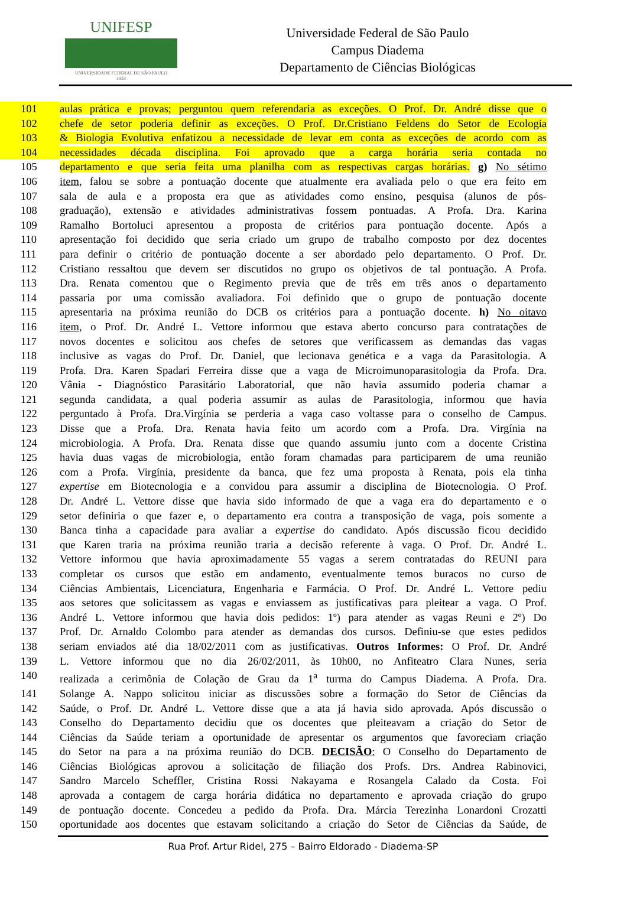UNIFESP
UNIVERSIDADE FEDERAL DE SÃO PAULO
1933
Universidade Federal de São Paulo
Campus Diadema
Departamento de Ciências Biológicas
101 aulas prática e provas; perguntou quem referendaria as exceções. O Prof. Dr. André disse que o
102 chefe de setor poderia definir as exceções. O Prof. Dr.Cristiano Feldens do Setor de Ecologia
103 & Biologia Evolutiva enfatizou a necessidade de levar em conta as exceções de acordo com as
104 necessidades década disciplina. Foi aprovado que a carga horária seria contada no
105 departamento e que seria feita uma planilha com as respectivas cargas horárias. g) No sétimo
106 item, falou se sobre a pontuação docente que atualmente era avaliada pelo o que era feito em
107 sala de aula e a proposta era que as atividades como ensino, pesquisa (alunos de pós-
108 graduação), extensão e atividades administrativas fossem pontuadas. A Profa. Dra. Karina
109 Ramalho Bortoluci apresentou a proposta de critérios para pontuação docente. Após a
110 apresentação foi decidido que seria criado um grupo de trabalho composto por dez docentes
111 para definir o critério de pontuação docente a ser abordado pelo departamento. O Prof. Dr.
112 Cristiano ressaltou que devem ser discutidos no grupo os objetivos de tal pontuação. A Profa.
113 Dra. Renata comentou que o Regimento previa que de três em três anos o departamento
114 passaria por uma comissão avaliadora. Foi definido que o grupo de pontuação docente
115 apresentaria na próxima reunião do DCB os critérios para a pontuação docente. h) No oitavo
116 item, o Prof. Dr. André L. Vettore informou que estava aberto concurso para contratações de
117 novos docentes e solicitou aos chefes de setores que verificassem as demandas das vagas
118 inclusive as vagas do Prof. Dr. Daniel, que lecionava genética e a vaga da Parasitologia. A
119 Profa. Dra. Karen Spadari Ferreira disse que a vaga de Microimunoparasitologia da Profa. Dra.
120 Vânia - Diagnóstico Parasitário Laboratorial, que não havia assumido poderia chamar a
121 segunda candidata, a qual poderia assumir as aulas de Parasitologia, informou que havia
122 perguntado à Profa. Dra.Virgínia se perderia a vaga caso voltasse para o conselho de Campus.
123 Disse que a Profa. Dra. Renata havia feito um acordo com a Profa. Dra. Virgínia na
124 microbiologia. A Profa. Dra. Renata disse que quando assumiu junto com a docente Cristina
125 havia duas vagas de microbiologia, então foram chamadas para participarem de uma reunião
126 com a Profa. Virgínia, presidente da banca, que fez uma proposta à Renata, pois ela tinha
127 expertise em Biotecnologia e a convidou para assumir a disciplina de Biotecnologia. O Prof.
128 Dr. André L. Vettore disse que havia sido informado de que a vaga era do departamento e o
129 setor definiria o que fazer e, o departamento era contra a transposição de vaga, pois somente a
130 Banca tinha a capacidade para avaliar a expertise do candidato. Após discussão ficou decidido
131 que Karen traria na próxima reunião traria a decisão referente à vaga. O Prof. Dr. André L.
132 Vettore informou que havia aproximadamente 55 vagas a serem contratadas do REUNI para
133 completar os cursos que estão em andamento, eventualmente temos buracos no curso de
134 Ciências Ambientais, Licenciatura, Engenharia e Farmácia. O Prof. Dr. André L. Vettore pediu
135 aos setores que solicitassem as vagas e enviassem as justificativas para pleitear a vaga. O Prof.
136 André L. Vettore informou que havia dois pedidos: 1º) para atender as vagas Reuni e 2º) Do
137 Prof. Dr. Arnaldo Colombo para atender as demandas dos cursos. Definiu-se que estes pedidos
138 seriam enviados até dia 18/02/2011 com as justificativas. Outros Informes: O Prof. Dr. André
139 L. Vettore informou que no dia 26/02/2011, às 10h00, no Anfiteatro Clara Nunes, seria
140 realizada a cerimônia de Colação de Grau da 1<sup>a</sup> turma do Campus Diadema. A Profa. Dra.
141 Solange A. Nappo solicitou iniciar as discussões sobre a formação do Setor de Ciências da
142 Saúde, o Prof. Dr. André L. Vettore disse que a ata já havia sido aprovada. Após discussão o
143 Conselho do Departamento decidiu que os docentes que pleiteavam a criação do Setor de
144 Ciências da Saúde teriam a oportunidade de apresentar os argumentos que favoreciam criação
145 do Setor na para a na próxima reunião do DCB. DECISÃO: O Conselho do Departamento de
146 Ciências Biológicas aprovou a solicitação de filiação dos Profs. Drs. Andrea Rabinovici,
147 Sandro Marcelo Scheffler, Cristina Rossi Nakayama e Rosangela Calado da Costa. Foi
148 aprovada a contagem de carga horária didática no departamento e aprovada criação do grupo
149 de pontuação docente. Concedeu a pedido da Profa. Dra. Márcia Terezinha Lonardoni Crozatti
150 oportunidade aos docentes que estavam solicitando a criação do Setor de Ciências da Saúde, de
Rua Prof. Artur Ridel, 275 – Bairro Eldorado - Diadema-SP